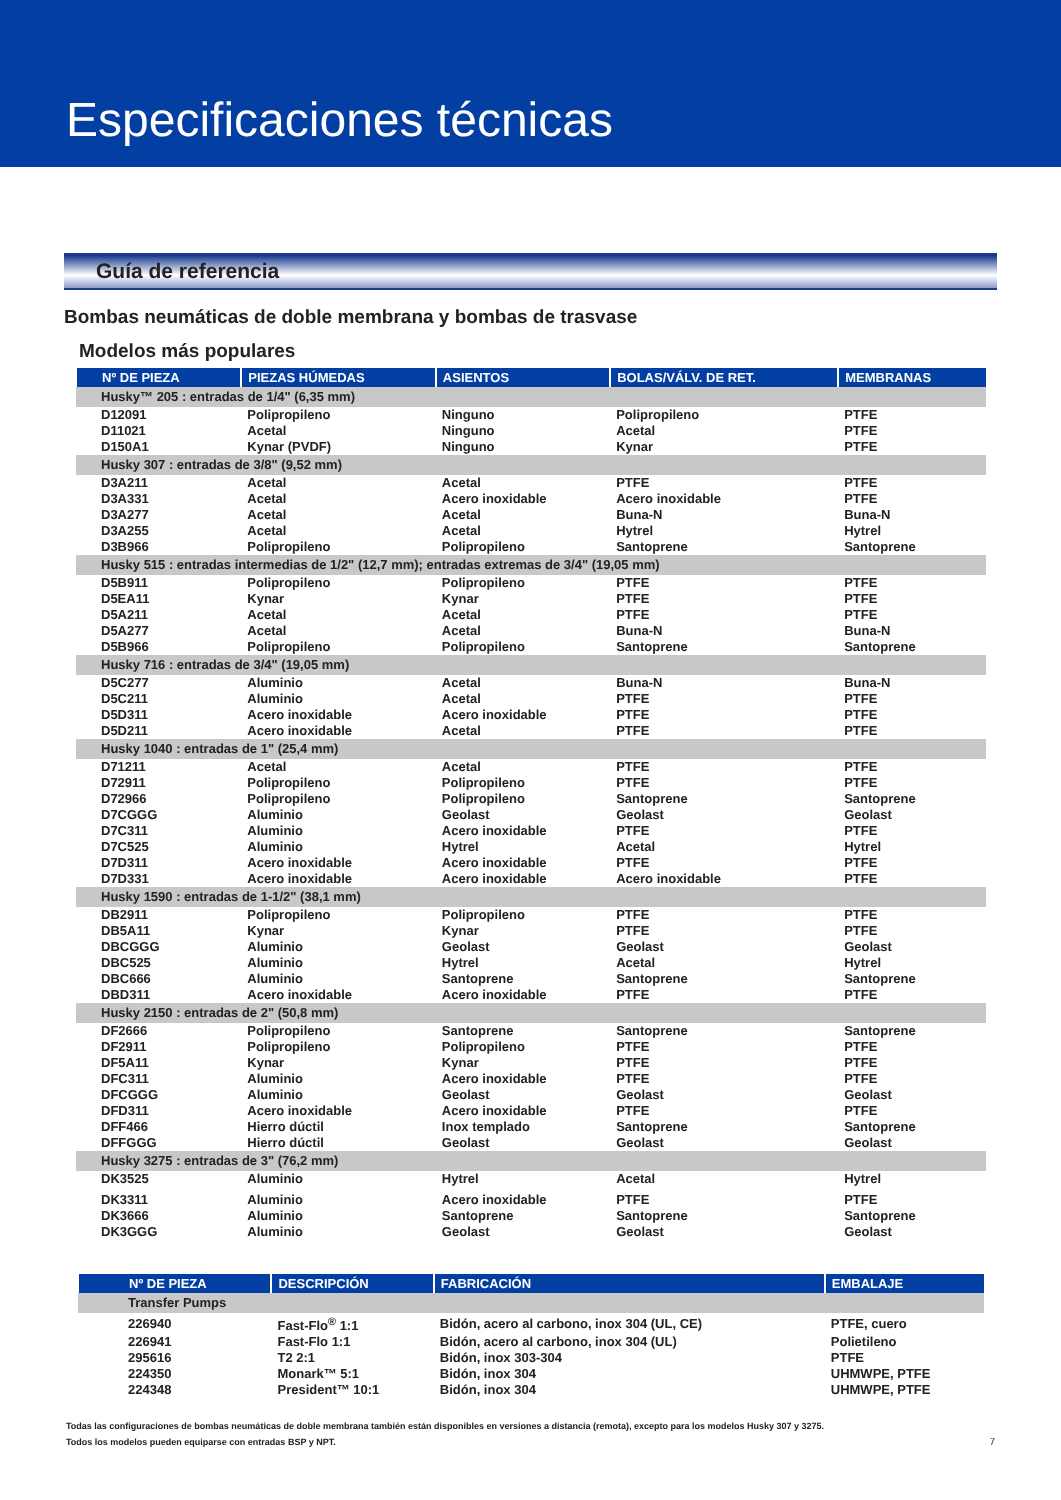Especificaciones técnicas
Guía de referencia
Bombas neumáticas de doble membrana y bombas de trasvase
Modelos más populares
| Nº DE PIEZA | PIEZAS HÚMEDAS | ASIENTOS | BOLAS/VÁLV. DE RET. | MEMBRANAS |
| --- | --- | --- | --- | --- |
| Husky™ 205 : entradas de 1/4" (6,35 mm) | | | | |
| D12091 | Polipropileno | Ninguno | Polipropileno | PTFE |
| D11021 | Acetal | Ninguno | Acetal | PTFE |
| D150A1 | Kynar (PVDF) | Ninguno | Kynar | PTFE |
| Husky 307 : entradas de 3/8" (9,52 mm) | | | | |
| D3A211 | Acetal | Acetal | PTFE | PTFE |
| D3A331 | Acetal | Acero inoxidable | Acero inoxidable | PTFE |
| D3A277 | Acetal | Acetal | Buna-N | Buna-N |
| D3A255 | Acetal | Acetal | Hytrel | Hytrel |
| D3B966 | Polipropileno | Polipropileno | Santoprene | Santoprene |
| Husky 515 : entradas intermedias de 1/2" (12,7 mm); entradas extremas de 3/4" (19,05 mm) | | | | |
| D5B911 | Polipropileno | Polipropileno | PTFE | PTFE |
| D5EA11 | Kynar | Kynar | PTFE | PTFE |
| D5A211 | Acetal | Acetal | PTFE | PTFE |
| D5A277 | Acetal | Acetal | Buna-N | Buna-N |
| D5B966 | Polipropileno | Polipropileno | Santoprene | Santoprene |
| Husky 716 : entradas de 3/4" (19,05 mm) | | | | |
| D5C277 | Aluminio | Acetal | Buna-N | Buna-N |
| D5C211 | Aluminio | Acetal | PTFE | PTFE |
| D5D311 | Acero inoxidable | Acero inoxidable | PTFE | PTFE |
| D5D211 | Acero inoxidable | Acetal | PTFE | PTFE |
| Husky 1040 : entradas de 1" (25,4 mm) | | | | |
| D71211 | Acetal | Acetal | PTFE | PTFE |
| D72911 | Polipropileno | Polipropileno | PTFE | PTFE |
| D72966 | Polipropileno | Polipropileno | Santoprene | Santoprene |
| D7CGGG | Aluminio | Geolast | Geolast | Geolast |
| D7C311 | Aluminio | Acero inoxidable | PTFE | PTFE |
| D7C525 | Aluminio | Hytrel | Acetal | Hytrel |
| D7D311 | Acero inoxidable | Acero inoxidable | PTFE | PTFE |
| D7D331 | Acero inoxidable | Acero inoxidable | Acero inoxidable | PTFE |
| Husky 1590 : entradas de 1-1/2" (38,1 mm) | | | | |
| DB2911 | Polipropileno | Polipropileno | PTFE | PTFE |
| DB5A11 | Kynar | Kynar | PTFE | PTFE |
| DBCGGG | Aluminio | Geolast | Geolast | Geolast |
| DBC525 | Aluminio | Hytrel | Acetal | Hytrel |
| DBC666 | Aluminio | Santoprene | Santoprene | Santoprene |
| DBD311 | Acero inoxidable | Acero inoxidable | PTFE | PTFE |
| Husky 2150 : entradas de 2" (50,8 mm) | | | | |
| DF2666 | Polipropileno | Santoprene | Santoprene | Santoprene |
| DF2911 | Polipropileno | Polipropileno | PTFE | PTFE |
| DF5A11 | Kynar | Kynar | PTFE | PTFE |
| DFC311 | Aluminio | Acero inoxidable | PTFE | PTFE |
| DFCGGG | Aluminio | Geolast | Geolast | Geolast |
| DFD311 | Acero inoxidable | Acero inoxidable | PTFE | PTFE |
| DFF466 | Hierro dúctil | Inox templado | Santoprene | Santoprene |
| DFFGGG | Hierro dúctil | Geolast | Geolast | Geolast |
| Husky 3275 : entradas de 3" (76,2 mm) | | | | |
| DK3525 | Aluminio | Hytrel | Acetal | Hytrel |
| DK3311 | Aluminio | Acero inoxidable | PTFE | PTFE |
| DK3666 | Aluminio | Santoprene | Santoprene | Santoprene |
| DK3GGG | Aluminio | Geolast | Geolast | Geolast |
| Nº DE PIEZA | DESCRIPCIÓN | FABRICACIÓN | EMBALAJE |
| --- | --- | --- | --- |
| Transfer Pumps | | | |
| 226940 | Fast-Flo<sup>®</sup> 1:1 | Bidón, acero al carbono, inox 304 (UL, CE) | PTFE, cuero |
| 226941 | Fast-Flo 1:1 | Bidón, acero al carbono, inox 304 (UL) | Polietileno |
| 295616 | T2 2:1 | Bidón, inox 303-304 | PTFE |
| 224350 | Monark™ 5:1 | Bidón, inox 304 | UHMWPE, PTFE |
| 224348 | President™ 10:1 | Bidón, inox 304 | UHMWPE, PTFE |
Todas las configuraciones de bombas neumáticas de doble membrana también están disponibles en versiones a distancia (remota), excepto para los modelos Husky 307 y 3275.
Todos los modelos pueden equiparse con entradas BSP y NPT. 7